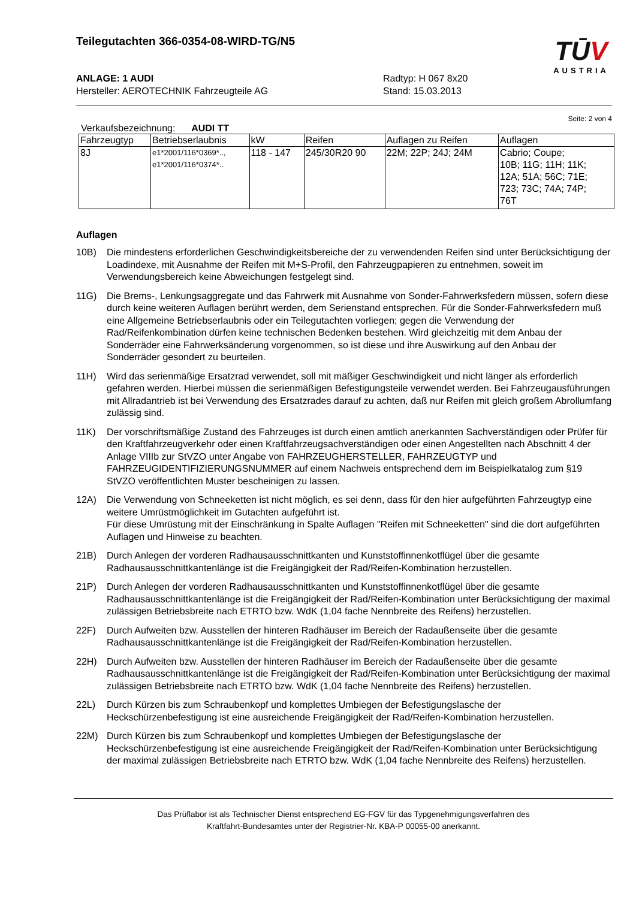Teilegutachten 366-0354-08-WIRD-TG/N5
TŪV
AUSTRIA
ANLAGE: 1 AUDI
Hersteller: AEROTECHNIK Fahrzeugteile AG
Radtyp: H 067 8x20
Stand: 15.03.2013
Seite: 2 von 4
Verkaufsbezeichnung: AUDI TT
| Fahrzeugtyp | Betriebserlaubnis | kW | Reifen | Auflagen zu Reifen | Auflagen |
| --- | --- | --- | --- | --- | --- |
| 8J | e1*2001/116*0369*.., e1*2001/116*0374*.. | 118 - 147 | 245/30R20 90 | 22M; 22P; 24J; 24M | Cabrio; Coupe; 10B; 11G; 11H; 11K; 12A; 51A; 56C; 71E; 723; 73C; 74A; 74P; 76T |
Auflagen
10B) Die mindestens erforderlichen Geschwindigkeitsbereiche der zu verwendenden Reifen sind unter Berücksichtigung der Loadindexe, mit Ausnahme der Reifen mit M+S-Profil, den Fahrzeugpapieren zu entnehmen, soweit im Verwendungsbereich keine Abweichungen festgelegt sind.
11G) Die Brems-, Lenkungsaggregate und das Fahrwerk mit Ausnahme von Sonder-Fahrwerksfedern müssen, sofern diese durch keine weiteren Auflagen berührt werden, dem Serienstand entsprechen. Für die Sonder-Fahrwerksfedern muß eine Allgemeine Betriebserlaubnis oder ein Teilegutachten vorliegen; gegen die Verwendung der Rad/Reifenkombination dürfen keine technischen Bedenken bestehen. Wird gleichzeitig mit dem Anbau der Sonderräder eine Fahrwerksänderung vorgenommen, so ist diese und ihre Auswirkung auf den Anbau der Sonderräder gesondert zu beurteilen.
11H) Wird das serienmäßige Ersatzrad verwendet, soll mit mäßiger Geschwindigkeit und nicht länger als erforderlich gefahren werden. Hierbei müssen die serienmäßigen Befestigungsteile verwendet werden. Bei Fahrzeugausführungen mit Allradantrieb ist bei Verwendung des Ersatzrades darauf zu achten, daß nur Reifen mit gleich großem Abrollumfang zulässig sind.
11K) Der vorschriftsmäßige Zustand des Fahrzeuges ist durch einen amtlich anerkannten Sachverständigen oder Prüfer für den Kraftfahrzeugverkehr oder einen Kraftfahrzeugsachverständigen oder einen Angestellten nach Abschnitt 4 der Anlage VIIIb zur StVZO unter Angabe von FAHRZEUGHERSTELLER, FAHRZEUGTYP und FAHRZEUGIDENTIFIZIERUNGSNUMMER auf einem Nachweis entsprechend dem im Beispielkatalog zum §19 StVZO veröffentlichten Muster bescheinigen zu lassen.
12A) Die Verwendung von Schneeketten ist nicht möglich, es sei denn, dass für den hier aufgeführten Fahrzeugtyp eine weitere Umrüstmöglichkeit im Gutachten aufgeführt ist.
Für diese Umrüstung mit der Einschränkung in Spalte Auflagen "Reifen mit Schneeketten" sind die dort aufgeführten Auflagen und Hinweise zu beachten.
21B) Durch Anlegen der vorderen Radhausausschnittkanten und Kunststoffinnenkotflügel über die gesamte Radhausausschnittkantenlänge ist die Freigängigkeit der Rad/Reifen-Kombination herzustellen.
21P) Durch Anlegen der vorderen Radhausausschnittkanten und Kunststoffinnenkotflügel über die gesamte Radhausausschnittkantenlänge ist die Freigängigkeit der Rad/Reifen-Kombination unter Berücksichtigung der maximal zulässigen Betriebsbreite nach ETRTO bzw. WdK (1,04 fache Nennbreite des Reifens) herzustellen.
22F) Durch Aufweiten bzw. Ausstellen der hinteren Radhäuser im Bereich der Radaußenseite über die gesamte Radhausausschnittkantenlänge ist die Freigängigkeit der Rad/Reifen-Kombination herzustellen.
22H) Durch Aufweiten bzw. Ausstellen der hinteren Radhäuser im Bereich der Radaußenseite über die gesamte Radhausausschnittkantenlänge ist die Freigängigkeit der Rad/Reifen-Kombination unter Berücksichtigung der maximal zulässigen Betriebsbreite nach ETRTO bzw. WdK (1,04 fache Nennbreite des Reifens) herzustellen.
22L) Durch Kürzen bis zum Schraubenkopf und komplettes Umbiegen der Befestigungslasche der Heckschürzenbefestigung ist eine ausreichende Freigängigkeit der Rad/Reifen-Kombination herzustellen.
22M) Durch Kürzen bis zum Schraubenkopf und komplettes Umbiegen der Befestigungslasche der Heckschürzenbefestigung ist eine ausreichende Freigängigkeit der Rad/Reifen-Kombination unter Berücksichtigung der maximal zulässigen Betriebsbreite nach ETRTO bzw. WdK (1,04 fache Nennbreite des Reifens) herzustellen.
Das Prüflabor ist als Technischer Dienst entsprechend EG-FGV für das Typgenehmigungsverfahren des
Kraftfahrt-Bundesamtes unter der Registrier-Nr. KBA-P 00055-00 anerkannt.